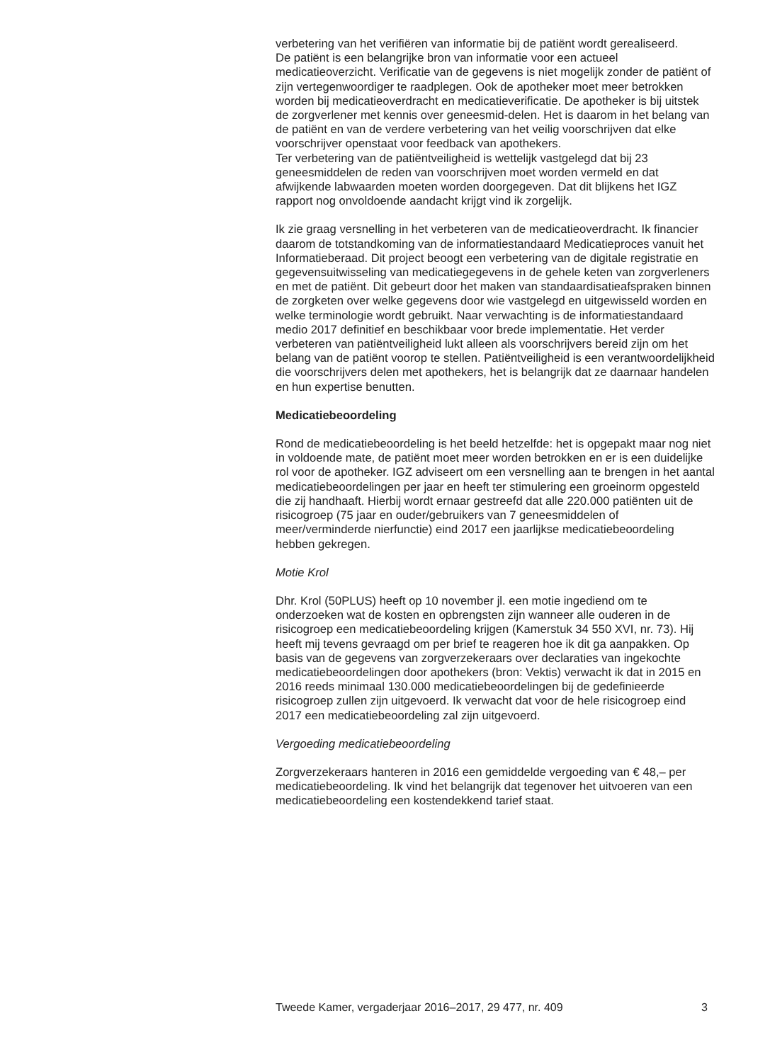verbetering van het verifiëren van informatie bij de patiënt wordt gerealiseerd.
De patiënt is een belangrijke bron van informatie voor een actueel medicatieoverzicht. Verificatie van de gegevens is niet mogelijk zonder de patiënt of zijn vertegenwoordiger te raadplegen. Ook de apotheker moet meer betrokken worden bij medicatieoverdracht en medicatieverificatie. De apotheker is bij uitstek de zorgverlener met kennis over geneesmid-delen. Het is daarom in het belang van de patiënt en van de verdere verbetering van het veilig voorschrijven dat elke voorschrijver openstaat voor feedback van apothekers.
Ter verbetering van de patiëntveiligheid is wettelijk vastgelegd dat bij 23 geneesmiddelen de reden van voorschrijven moet worden vermeld en dat afwijkende labwaarden moeten worden doorgegeven. Dat dit blijkens het IGZ rapport nog onvoldoende aandacht krijgt vind ik zorgelijk.
Ik zie graag versnelling in het verbeteren van de medicatieoverdracht. Ik financier daarom de totstandkoming van de informatiestandaard Medicatieproces vanuit het Informatieberaad. Dit project beoogt een verbetering van de digitale registratie en gegevensuitwisseling van medicatiegegevens in de gehele keten van zorgverleners en met de patiënt. Dit gebeurt door het maken van standaardisatieafspraken binnen de zorgketen over welke gegevens door wie vastgelegd en uitgewisseld worden en welke terminologie wordt gebruikt. Naar verwachting is de informatiestandaard medio 2017 definitief en beschikbaar voor brede implementatie. Het verder verbeteren van patiëntveiligheid lukt alleen als voorschrijvers bereid zijn om het belang van de patiënt voorop te stellen. Patiëntveiligheid is een verantwoordelijkheid die voorschrijvers delen met apothekers, het is belangrijk dat ze daarnaar handelen en hun expertise benutten.
Medicatiebeoordeling
Rond de medicatiebeoordeling is het beeld hetzelfde: het is opgepakt maar nog niet in voldoende mate, de patiënt moet meer worden betrokken en er is een duidelijke rol voor de apotheker. IGZ adviseert om een versnelling aan te brengen in het aantal medicatiebeoordelingen per jaar en heeft ter stimulering een groeinorm opgesteld die zij handhaaft. Hierbij wordt ernaar gestreefd dat alle 220.000 patiënten uit de risicogroep (75 jaar en ouder/gebruikers van 7 geneesmiddelen of meer/verminderde nierfunctie) eind 2017 een jaarlijkse medicatiebeoordeling hebben gekregen.
Motie Krol
Dhr. Krol (50PLUS) heeft op 10 november jl. een motie ingediend om te onderzoeken wat de kosten en opbrengsten zijn wanneer alle ouderen in de risicogroep een medicatiebeoordeling krijgen (Kamerstuk 34 550 XVI, nr. 73). Hij heeft mij tevens gevraagd om per brief te reageren hoe ik dit ga aanpakken. Op basis van de gegevens van zorgverzekeraars over declaraties van ingekochte medicatiebeoordelingen door apothekers (bron: Vektis) verwacht ik dat in 2015 en 2016 reeds minimaal 130.000 medicatiebeoordelingen bij de gedefinieerde risicogroep zullen zijn uitgevoerd. Ik verwacht dat voor de hele risicogroep eind 2017 een medicatiebeoordeling zal zijn uitgevoerd.
Vergoeding medicatiebeoordeling
Zorgverzekeraars hanteren in 2016 een gemiddelde vergoeding van € 48,– per medicatiebeoordeling. Ik vind het belangrijk dat tegenover het uitvoeren van een medicatiebeoordeling een kostendekkend tarief staat.
Tweede Kamer, vergaderjaar 2016–2017, 29 477, nr. 409 3